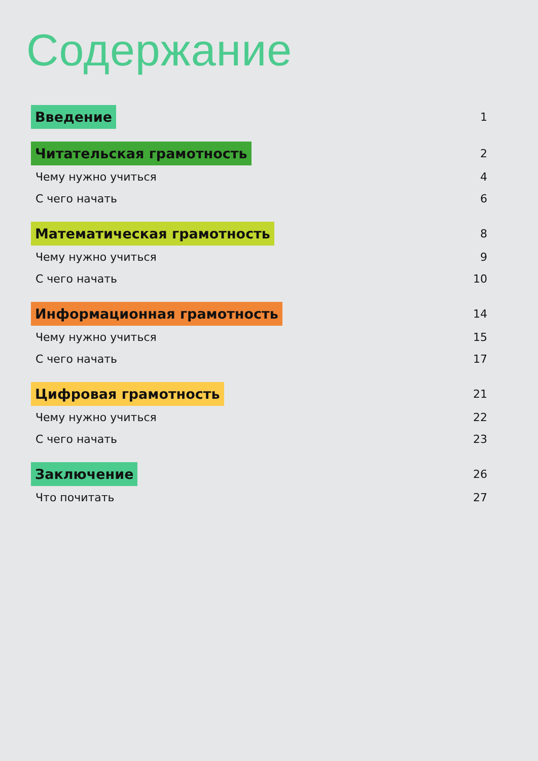Содержание
Введение 1
Читательская грамотность 2
Чему нужно учиться 4
С чего начать 6
Математическая грамотность 8
Чему нужно учиться 9
С чего начать 10
Информационная грамотность 14
Чему нужно учиться 15
С чего начать 17
Цифровая грамотность 21
Чему нужно учиться 22
С чего начать 23
Заключение 26
Что почитать 27